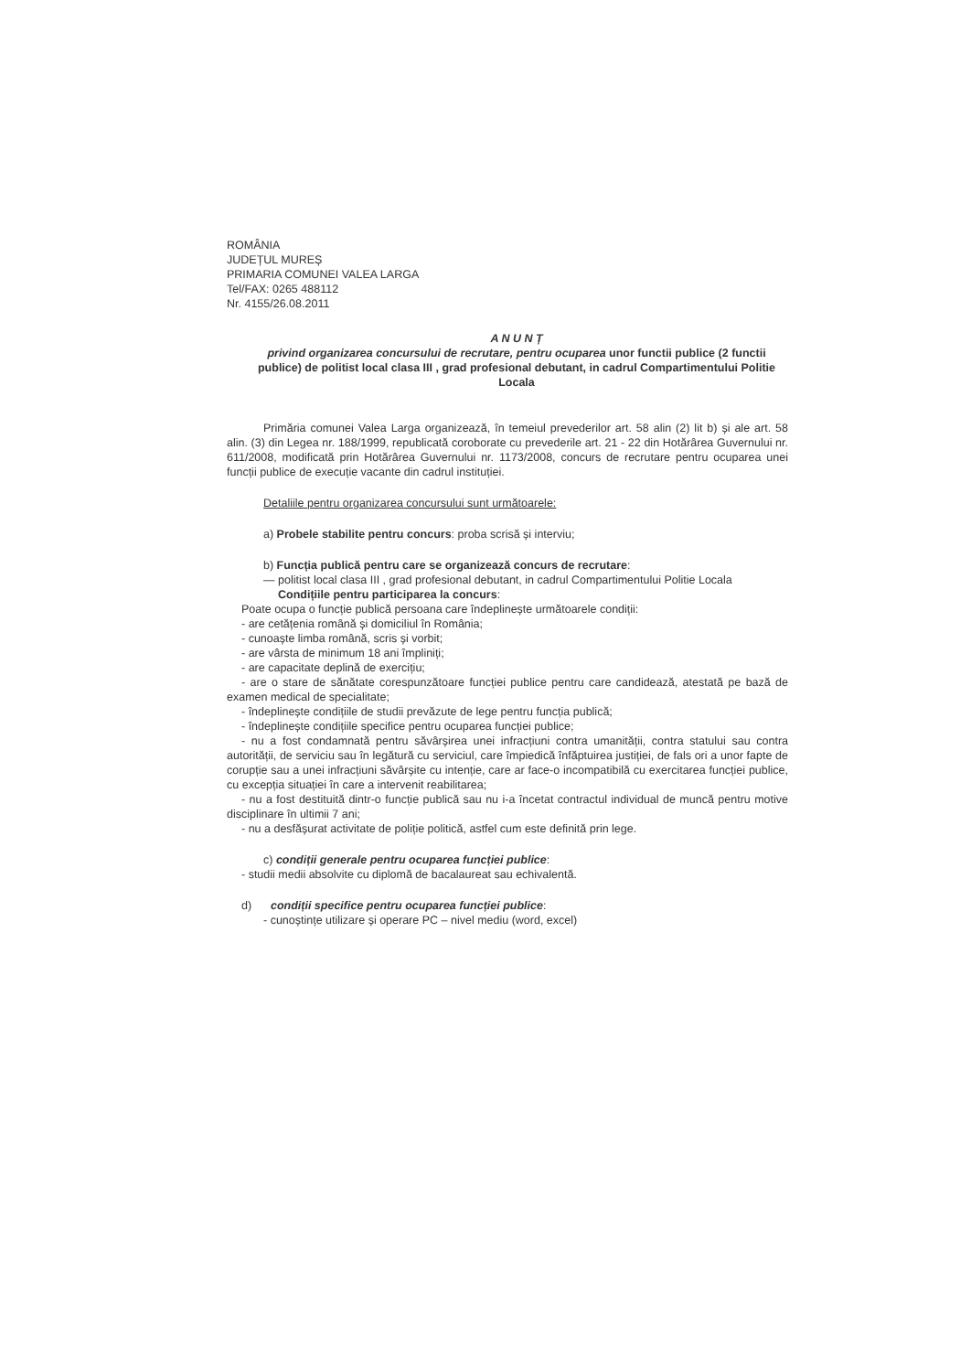ROMÂNIA
JUDEȚUL MUREȘ
PRIMARIA COMUNEI VALEA LARGA
Tel/FAX: 0265 488112
Nr. 4155/26.08.2011
A N U N Ț
privind organizarea concursului de recrutare, pentru ocuparea unor functii publice (2 functii publice) de politist local clasa III , grad profesional debutant, in cadrul Compartimentului Politie Locala
Primăria comunei Valea Larga organizează, în temeiul prevederilor art. 58 alin (2) lit b) și ale art. 58 alin. (3) din Legea nr. 188/1999, republicată coroborate cu prevederile art. 21 - 22 din Hotărârea Guvernului nr. 611/2008, modificată prin Hotărârea Guvernului nr. 1173/2008, concurs de recrutare pentru ocuparea unei funcții publice de execuție vacante din cadrul instituției.
Detaliile pentru organizarea concursului sunt următoarele:
a) Probele stabilite pentru concurs: proba scrisă și interviu;
b) Funcția publică pentru care se organizează concurs de recrutare:
— politist local clasa III , grad profesional debutant, in cadrul Compartimentului Politie Locala
Condițiile pentru participarea la concurs:
Poate ocupa o funcție publică persoana care îndeplinește următoarele condiții:
- are cetățenia română și domiciliul în România;
- cunoaște limba română, scris și vorbit;
- are vârsta de minimum 18 ani împliniți;
- are capacitate deplină de exercițiu;
- are o stare de sănătate corespunzătoare funcției publice pentru care candidează, atestată pe bază de examen medical de specialitate;
- îndeplinește condițiile de studii prevăzute de lege pentru funcția publică;
- îndeplinește condițiile specifice pentru ocuparea funcției publice;
- nu a fost condamnată pentru săvârșirea unei infracțiuni contra umanității, contra statului sau contra autorității, de serviciu sau în legătură cu serviciul, care împiedică înfăptuirea justiției, de fals ori a unor fapte de corupție sau a unei infracțiuni săvârșite cu intenție, care ar face-o incompatibilă cu exercitarea funcției publice, cu excepția situației în care a intervenit reabilitarea;
- nu a fost destituită dintr-o funcție publică sau nu i-a încetat contractul individual de muncă pentru motive disciplinare în ultimii 7 ani;
- nu a desfășurat activitate de poliție politică, astfel cum este definită prin lege.
c) condiții generale pentru ocuparea funcției publice:
- studii medii absolvite cu diplomă de bacalaureat sau echivalentă.
d) condiții specifice pentru ocuparea funcției publice:
- cunoștințe utilizare și operare PC – nivel mediu (word, excel)